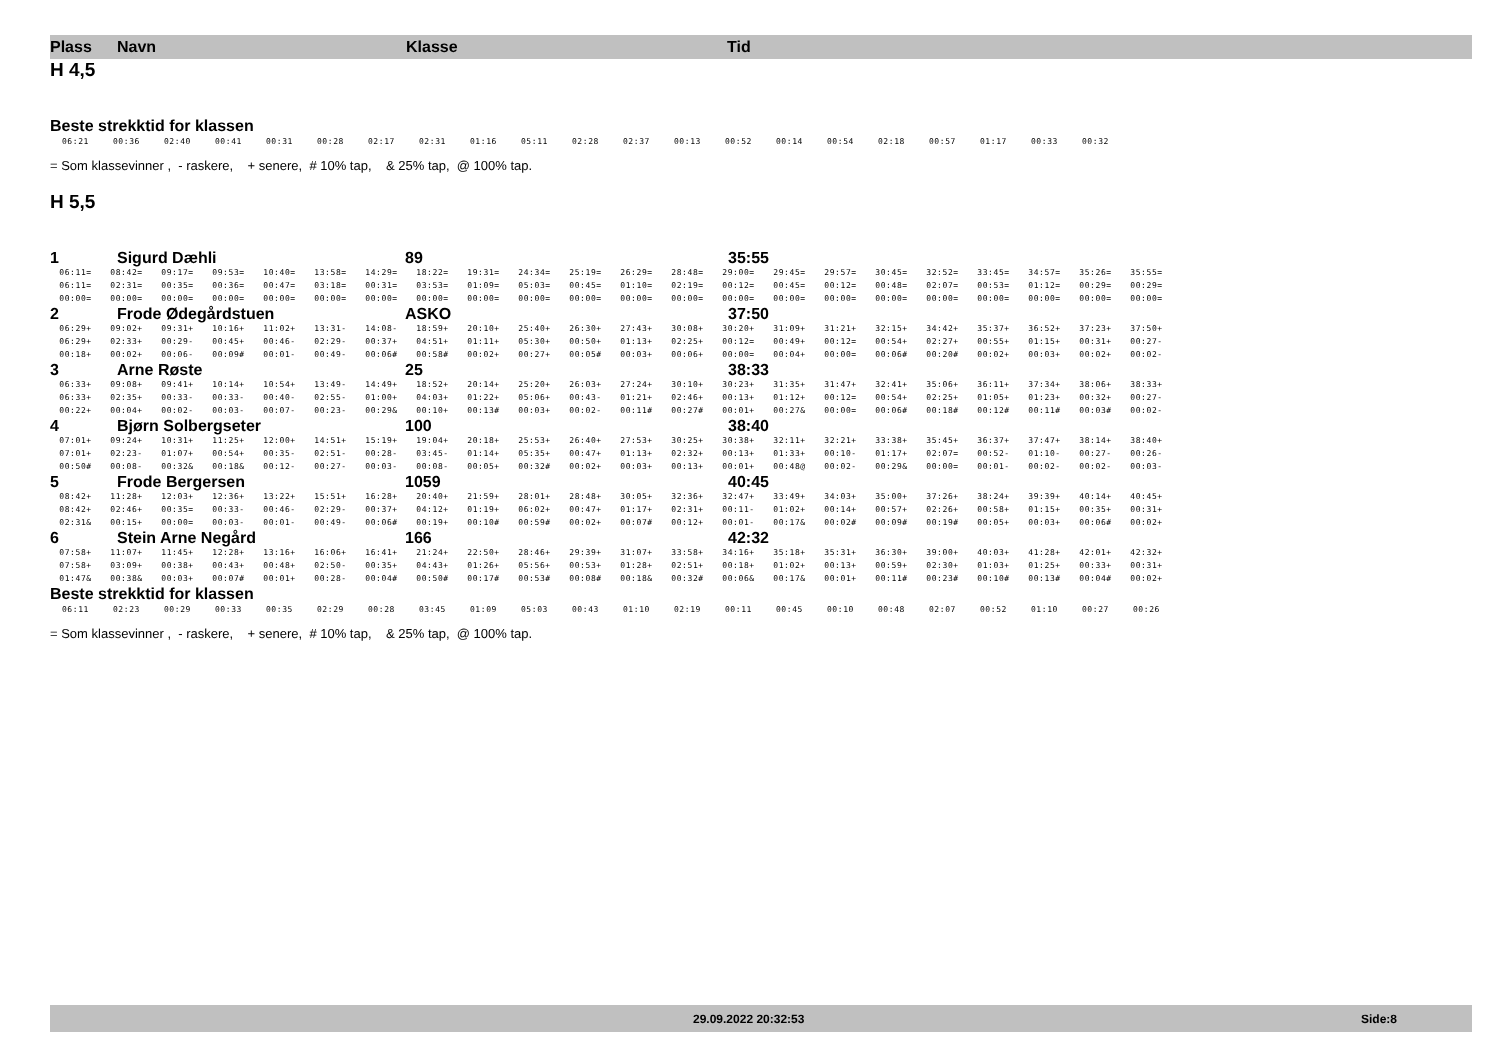Plass Navn Klasse Tid
H 4,5
Beste strekktid for klassen
| 06:21 | 00:36 | 02:40 | 00:41 | 00:31 | 00:28 | 02:17 | 02:31 | 01:16 | 05:11 | 02:28 | 02:37 | 00:13 | 00:52 | 00:14 | 00:54 | 02:18 | 00:57 | 01:17 | 00:33 | 00:32 |
= Som klassevinner , - raskere, + senere, # 10% tap, & 25% tap, @ 100% tap.
H 5,5
1 Sigurd Dæhli 89 35:55
| 06:11= | 08:42= | 09:17= | 09:53= | 10:40= | 13:58= | 14:29= | 18:22= | 19:31= | 24:34= | 25:19= | 26:29= | 28:48= | 29:00= | 29:45= | 29:57= | 30:45= | 32:52= | 33:45= | 34:57= | 35:26= | 35:55= |
| 06:11= | 02:31= | 00:35= | 00:36= | 00:47= | 03:18= | 00:31= | 03:53= | 01:09= | 05:03= | 00:45= | 01:10= | 02:19= | 00:12= | 00:45= | 00:12= | 00:48= | 02:07= | 00:53= | 01:12= | 00:29= | 00:29= |
| 00:00= | 00:00= | 00:00= | 00:00= | 00:00= | 00:00= | 00:00= | 00:00= | 00:00= | 00:00= | 00:00= | 00:00= | 00:00= | 00:00= | 00:00= | 00:00= | 00:00= | 00:00= | 00:00= | 00:00= | 00:00= | 00:00= |
2 Frode Ødegårdstuen ASKO 37:50
| 06:29+ | 09:02+ | 09:31+ | 10:16+ | 11:02+ | 13:31- | 14:08- | 18:59+ | 20:10+ | 25:40+ | 26:30+ | 27:43+ | 30:08+ | 30:20+ | 31:09+ | 31:21+ | 32:15+ | 34:42+ | 35:37+ | 36:52+ | 37:23+ | 37:50+ |
| 06:29+ | 02:33+ | 00:29- | 00:45+ | 00:46- | 02:29- | 00:37+ | 04:51+ | 01:11+ | 05:30+ | 00:50+ | 01:13+ | 02:25+ | 00:12= | 00:49+ | 00:12= | 00:54+ | 02:27+ | 00:55+ | 01:15+ | 00:31+ | 00:27- |
| 00:18+ | 00:02+ | 00:06- | 00:09# | 00:01- | 00:49- | 00:06# | 00:58# | 00:02+ | 00:27+ | 00:05# | 00:03+ | 00:06+ | 00:00= | 00:04+ | 00:00= | 00:06# | 00:20# | 00:02+ | 00:03+ | 00:02+ | 00:02- |
3 Arne Røste 25 38:33
| 06:33+ | 09:08+ | 09:41+ | 10:14+ | 10:54+ | 13:49- | 14:49+ | 18:52+ | 20:14+ | 25:20+ | 26:03+ | 27:24+ | 30:10+ | 30:23+ | 31:35+ | 31:47+ | 32:41+ | 35:06+ | 36:11+ | 37:34+ | 38:06+ | 38:33+ |
| 06:33+ | 02:35+ | 00:33- | 00:33- | 00:40- | 02:55- | 01:00+ | 04:03+ | 01:22+ | 05:06+ | 00:43- | 01:21+ | 02:46+ | 00:13+ | 01:12+ | 00:12= | 00:54+ | 02:25+ | 01:05+ | 01:23+ | 00:32+ | 00:27- |
| 00:22+ | 00:04+ | 00:02- | 00:03- | 00:07- | 00:23- | 00:29& | 00:10+ | 00:13# | 00:03+ | 00:02- | 00:11# | 00:27# | 00:01+ | 00:27& | 00:00= | 00:06# | 00:18# | 00:12# | 00:11# | 00:03# | 00:02- |
4 Bjørn Solbergseter 100 38:40
| 07:01+ | 09:24+ | 10:31+ | 11:25+ | 12:00+ | 14:51+ | 15:19+ | 19:04+ | 20:18+ | 25:53+ | 26:40+ | 27:53+ | 30:25+ | 30:38+ | 32:11+ | 32:21+ | 33:38+ | 35:45+ | 36:37+ | 37:47+ | 38:14+ | 38:40+ |
| 07:01+ | 02:23- | 01:07+ | 00:54+ | 00:35- | 02:51- | 00:28- | 03:45- | 01:14+ | 05:35+ | 00:47+ | 01:13+ | 02:32+ | 00:13+ | 01:33+ | 00:10- | 01:17+ | 02:07= | 00:52- | 01:10- | 00:27- | 00:26- |
| 00:50# | 00:08- | 00:32& | 00:18& | 00:12- | 00:27- | 00:03- | 00:08- | 00:05+ | 00:32# | 00:02+ | 00:03+ | 00:13+ | 00:01+ | 00:48@ | 00:02- | 00:29& | 00:00= | 00:01- | 00:02- | 00:02- | 00:03- |
5 Frode Bergersen 1059 40:45
| 08:42+ | 11:28+ | 12:03+ | 12:36+ | 13:22+ | 15:51+ | 16:28+ | 20:40+ | 21:59+ | 28:01+ | 28:48+ | 30:05+ | 32:36+ | 32:47+ | 33:49+ | 34:03+ | 35:00+ | 37:26+ | 38:24+ | 39:39+ | 40:14+ | 40:45+ |
| 08:42+ | 02:46+ | 00:35= | 00:33- | 00:46- | 02:29- | 00:37+ | 04:12+ | 01:19+ | 06:02+ | 00:47+ | 01:17+ | 02:31+ | 00:11- | 01:02+ | 00:14+ | 00:57+ | 02:26+ | 00:58+ | 01:15+ | 00:35+ | 00:31+ |
| 02:31& | 00:15+ | 00:00= | 00:03- | 00:01- | 00:49- | 00:06# | 00:19+ | 00:10# | 00:59# | 00:02+ | 00:07# | 00:12+ | 00:01- | 00:17& | 00:02# | 00:09# | 00:19# | 00:05+ | 00:03+ | 00:06# | 00:02+ |
6 Stein Arne Negård 166 42:32
| 07:58+ | 11:07+ | 11:45+ | 12:28+ | 13:16+ | 16:06+ | 16:41+ | 21:24+ | 22:50+ | 28:46+ | 29:39+ | 31:07+ | 33:58+ | 34:16+ | 35:18+ | 35:31+ | 36:30+ | 39:00+ | 40:03+ | 41:28+ | 42:01+ | 42:32+ |
| 07:58+ | 03:09+ | 00:38+ | 00:43+ | 00:48+ | 02:50- | 00:35+ | 04:43+ | 01:26+ | 05:56+ | 00:53+ | 01:28+ | 02:51+ | 00:18+ | 01:02+ | 00:13+ | 00:59+ | 02:30+ | 01:03+ | 01:25+ | 00:33+ | 00:31+ |
| 01:47& | 00:38& | 00:03+ | 00:07# | 00:01+ | 00:28- | 00:04# | 00:50# | 00:17# | 00:53# | 00:08# | 00:18& | 00:32# | 00:06& | 00:17& | 00:01+ | 00:11# | 00:23# | 00:10# | 00:13# | 00:04# | 00:02+ |
Beste strekktid for klassen
| 06:11 | 02:23 | 00:29 | 00:33 | 00:35 | 02:29 | 00:28 | 03:45 | 01:09 | 05:03 | 00:43 | 01:10 | 02:19 | 00:11 | 00:45 | 00:10 | 00:48 | 02:07 | 00:52 | 01:10 | 00:27 | 00:26 |
= Som klassevinner , - raskere, + senere, # 10% tap, & 25% tap, @ 100% tap.
29.09.2022 20:32:53 Side:8